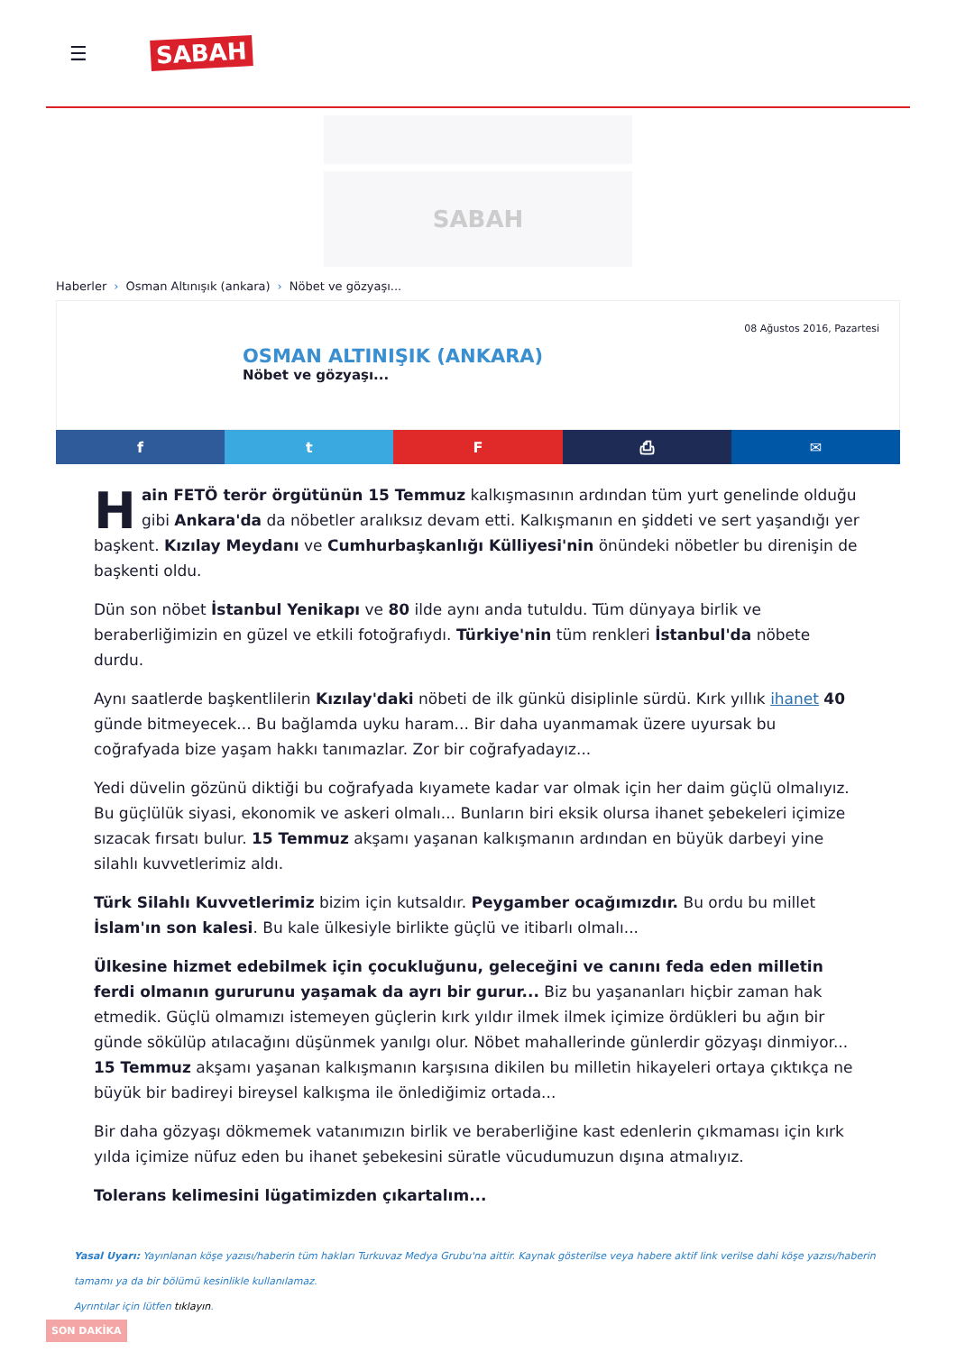☰
SABAH
SABAH
Haberler › Osman Altınışık (ankara) › Nöbet ve gözyaşı...
08 Ağustos 2016, Pazartesi
OSMAN ALTINIŞIK (ANKARA)
Nöbet ve gözyaşı...
f t F ⎙ ✉
Hain FETÖ terör örgütünün 15 Temmuz kalkışmasının ardından tüm yurt genelinde olduğu gibi Ankara'da da nöbetler aralıksız devam etti. Kalkışmanın en şiddeti ve sert yaşandığı yer başkent. Kızılay Meydanı ve Cumhurbaşkanlığı Külliyesi'nin önündeki nöbetler bu direnişin de başkenti oldu.
Dün son nöbet İstanbul Yenikapı ve 80 ilde aynı anda tutuldu. Tüm dünyaya birlik ve beraberliğimizin en güzel ve etkili fotoğrafıydı. Türkiye'nin tüm renkleri İstanbul'da nöbete durdu.
Aynı saatlerde başkentlilerin Kızılay'daki nöbeti de ilk günkü disiplinle sürdü. Kırk yıllık ihanet 40 günde bitmeyecek... Bu bağlamda uyku haram... Bir daha uyanmamak üzere uyursak bu coğrafyada bize yaşam hakkı tanımazlar. Zor bir coğrafyadayız...
Yedi düvelin gözünü diktiği bu coğrafyada kıyamete kadar var olmak için her daim güçlü olmalıyız. Bu güçlülük siyasi, ekonomik ve askeri olmalı... Bunların biri eksik olursa ihanet şebekeleri içimize sızacak fırsatı bulur. 15 Temmuz akşamı yaşanan kalkışmanın ardından en büyük darbeyi yine silahlı kuvvetlerimiz aldı.
Türk Silahlı Kuvvetlerimiz bizim için kutsaldır. Peygamber ocağımızdır. Bu ordu bu millet İslam'ın son kalesi. Bu kale ülkesiyle birlikte güçlü ve itibarlı olmalı...
Ülkesine hizmet edebilmek için çocukluğunu, geleceğini ve canını feda eden milletin ferdi olmanın gururunu yaşamak da ayrı bir gurur... Biz bu yaşananları hiçbir zaman hak etmedik. Güçlü olmamızı istemeyen güçlerin kırk yıldır ilmek ilmek içimize ördükleri bu ağın bir günde sökülüp atılacağını düşünmek yanılgı olur. Nöbet mahallerinde günlerdir gözyaşı dinmiyor... 15 Temmuz akşamı yaşanan kalkışmanın karşısına dikilen bu milletin hikayeleri ortaya çıktıkça ne büyük bir badireyi bireysel kalkışma ile önlediğimiz ortada...
Bir daha gözyaşı dökmemek vatanımızın birlik ve beraberliğine kast edenlerin çıkmaması için kırk yılda içimize nüfuz eden bu ihanet şebekesini süratle vücudumuzun dışına atmalıyız.
Tolerans kelimesini lügatimizden çıkartalım...
Yasal Uyarı: Yayınlanan köşe yazısı/haberin tüm hakları Turkuvaz Medya Grubu'na aittir. Kaynak gösterilse veya habere aktif link verilse dahi köşe yazısı/haberin tamamı ya da bir bölümü kesinlikle kullanılamaz.
Ayrıntılar için lütfen tıklayın.
SON DAKİKA